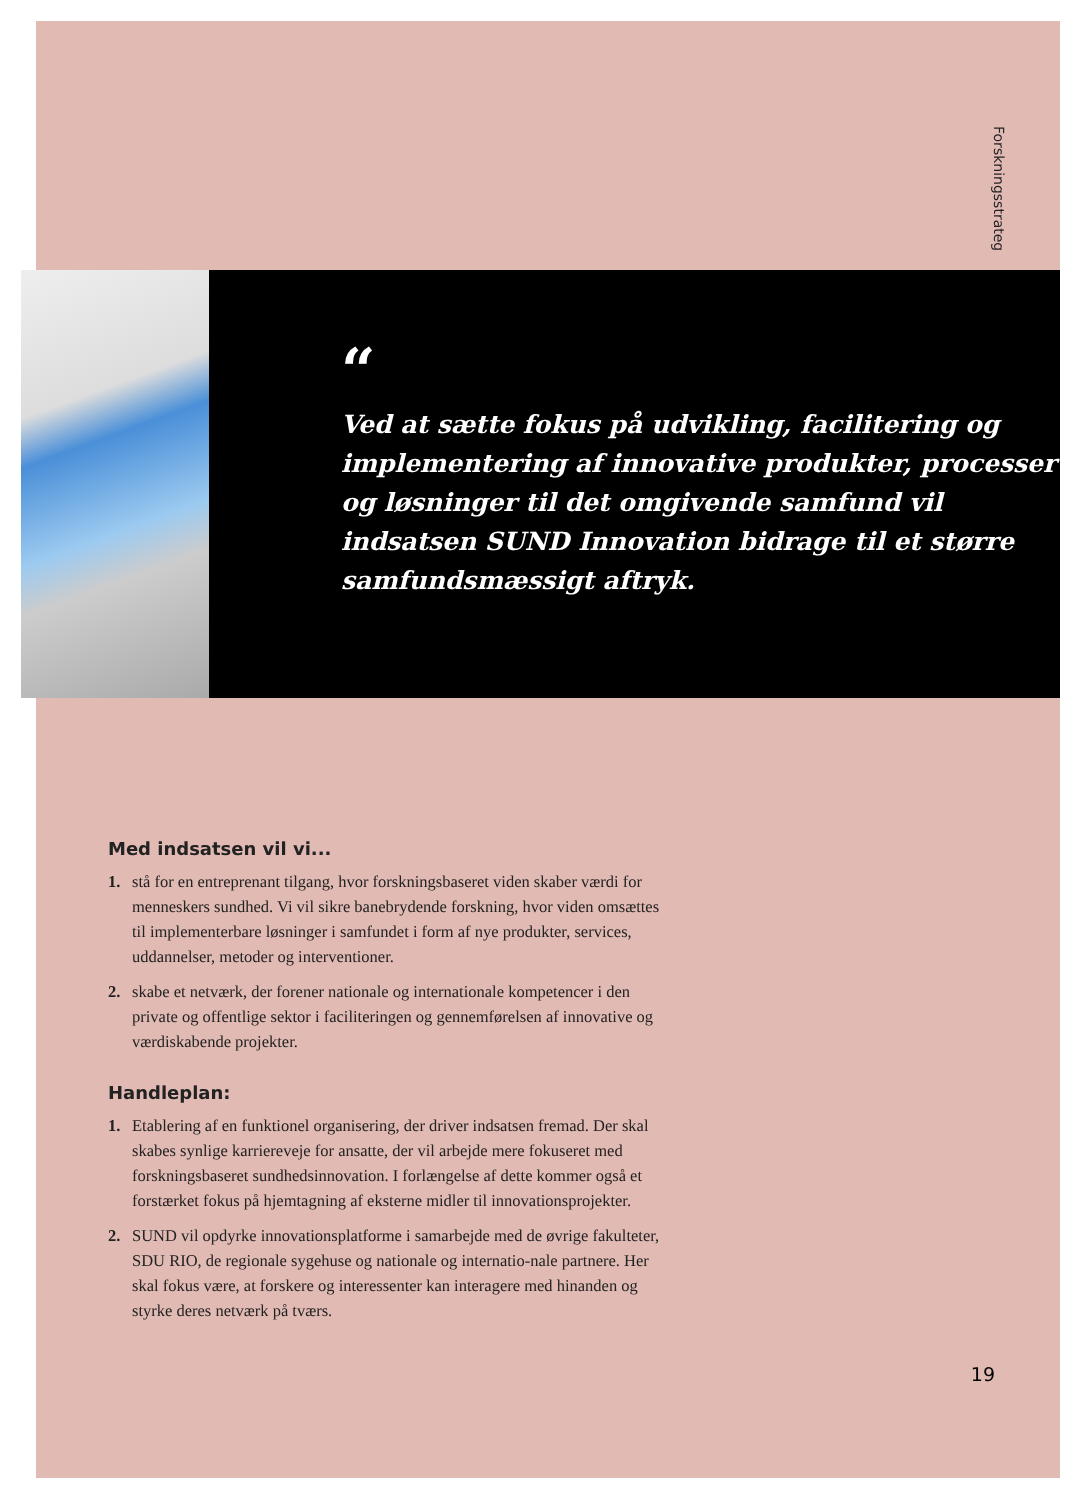Forskningsstrateg
“
Ved at sætte fokus på udvikling, facilitering og implementering af innovative produkter, processer og løsninger til det omgivende samfund vil indsatsen SUND Innovation bidrage til et større samfundsmæssigt aftryk.
Med indsatsen vil vi...
1. stå for en entreprenant tilgang, hvor forskningsbaseret viden skaber værdi for menneskers sundhed. Vi vil sikre banebrydende forskning, hvor viden omsættes til implementerbare løsninger i samfundet i form af nye produkter, services, uddannelser, metoder og interventioner.
2. skabe et netværk, der forener nationale og internationale kompetencer i den private og offentlige sektor i faciliteringen og gennemførelsen af innovative og værdiskabende projekter.
Handleplan:
1. Etablering af en funktionel organisering, der driver indsatsen fremad. Der skal skabes synlige karriereveje for ansatte, der vil arbejde mere fokuseret med forskningsbaseret sundhedsinnovation. I forlængelse af dette kommer også et forstærket fokus på hjemtagning af eksterne midler til innovationsprojekter.
2. SUND vil opdyrke innovationsplatforme i samarbejde med de øvrige fakulteter, SDU RIO, de regionale sygehuse og nationale og internatio-nale partnere. Her skal fokus være, at forskere og interessenter kan interagere med hinanden og styrke deres netværk på tværs.
19